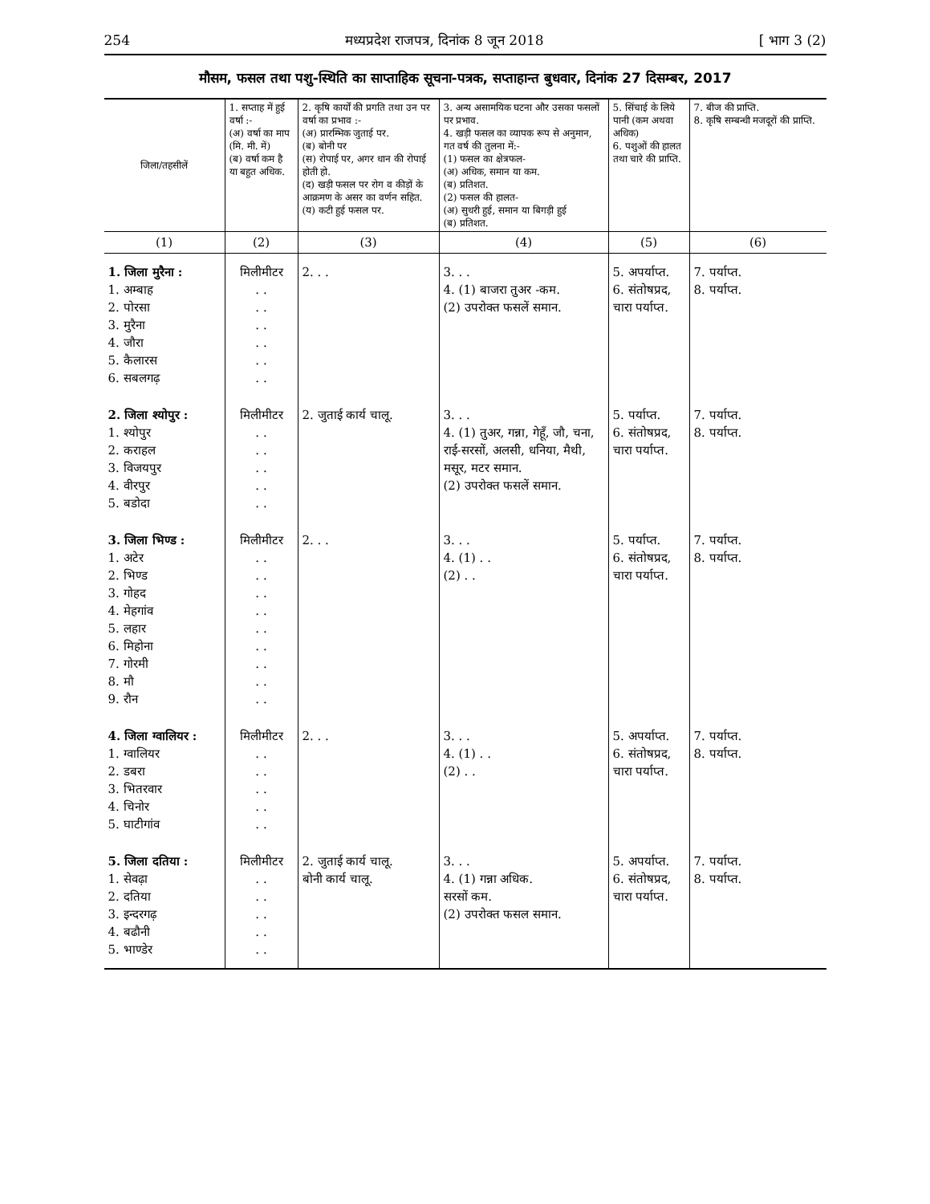254 मध्यप्रदेश राजपत्र, दिनांक 8 जून 2018 [ भाग 3 (2)
मौसम, फसल तथा पशु-स्थिति का साप्ताहिक सूचना-पत्रक, सप्ताहान्त बुधवार, दिनांक 27 दिसम्बर, 2017
| जिला/तहसीलें | 1. सप्ताह में हुई वर्षा :- (अ) वर्षा का माप (मि. मी. में) (ब) वर्षा कम है या बहुत अधिक. | 2. कृषि कार्यों की प्रगति तथा उन पर वर्षा का प्रभाव :- (अ) प्रारम्भिक जुताई पर. (ब) बोनी पर (स) रोपाई पर, अगर धान की रोपाई होती हो. (द) खड़ी फसल पर रोग व कीड़ों के आक्रमण के असर का वर्णन सहित. (य) कटी हुई फसल पर. | 3. अन्य असामयिक घटना और उसका फसलों पर प्रभाव. 4. खड़ी फसल का व्यापक रूप से अनुमान, गत वर्ष की तुलना में:- (1) फसल का क्षेत्रफल- (अ) अधिक, समान या कम. (ब) प्रतिशत. (2) फसल की हालत- (अ) सुधरी हुई, समान या बिगड़ी हुई (ब) प्रतिशत. | 5. सिंचाई के लिये पानी (कम अथवा अधिक) 6. पशुओं की हालत तथा चारे की प्राप्ति. | 7. बीज की प्राप्ति. 8. कृषि सम्बन्धी मजदूरों की प्राप्ति. |
| --- | --- | --- | --- | --- | --- |
| (1) | (2) | (3) | (4) | (5) | (6) |
| 1. जिला मुरैना : 1. अम्बाह 2. पोरसा 3. मुरैना 4. जौरा 5. कैलारस 6. सबलगढ़ | मिलीमीटर . . . . . . . . . . . . | 2. . . | 3. . . 4. (1) बाजरा तुअर -कम. (2) उपरोक्त फसलें समान. | 5. अपर्याप्त. 6. संतोषप्रद, चारा पर्याप्त. | 7. पर्याप्त. 8. पर्याप्त. |
| 2. जिला श्योपुर : 1. श्योपुर 2. कराहल 3. विजयपुर 4. वीरपुर 5. बडोदा | मिलीमीटर . . . . . . . . . . | 2. जुताई कार्य चालू. | 3. . . 4. (1) तुअर, गन्ना, गेहूँ, जौ, चना, राई-सरसों, अलसी, धनिया, मैथी, मसूर, मटर समान. (2) उपरोक्त फसलें समान. | 5. पर्याप्त. 6. संतोषप्रद, चारा पर्याप्त. | 7. पर्याप्त. 8. पर्याप्त. |
| 3. जिला भिण्ड : 1. अटेर 2. भिण्ड 3. गोहद 4. मेहगांव 5. लहार 6. मिहोना 7. गोरमी 8. मौ 9. रौन | मिलीमीटर . . . . . . . . . . . . . . . . . . | 2. . . | 3. . . 4. (1) . . (2) . . | 5. पर्याप्त. 6. संतोषप्रद, चारा पर्याप्त. | 7. पर्याप्त. 8. पर्याप्त. |
| 4. जिला ग्वालियर : 1. ग्वालियर 2. डबरा 3. भितरवार 4. चिनोर 5. घाटीगांव | मिलीमीटर . . . . . . . . . . | 2. . . | 3. . . 4. (1) . . (2) . . | 5. अपर्याप्त. 6. संतोषप्रद, चारा पर्याप्त. | 7. पर्याप्त. 8. पर्याप्त. |
| 5. जिला दतिया : 1. सेवढ़ा 2. दतिया 3. इन्दरगढ़ 4. बढौनी 5. भाण्डेर | मिलीमीटर . . . . . . . . . . | 2. जुताई कार्य चालू. बोनी कार्य चालू. | 3. . . 4. (1) गन्ना अधिक. सरसों कम. (2) उपरोक्त फसल समान. | 5. अपर्याप्त. 6. संतोषप्रद, चारा पर्याप्त. | 7. पर्याप्त. 8. पर्याप्त. |